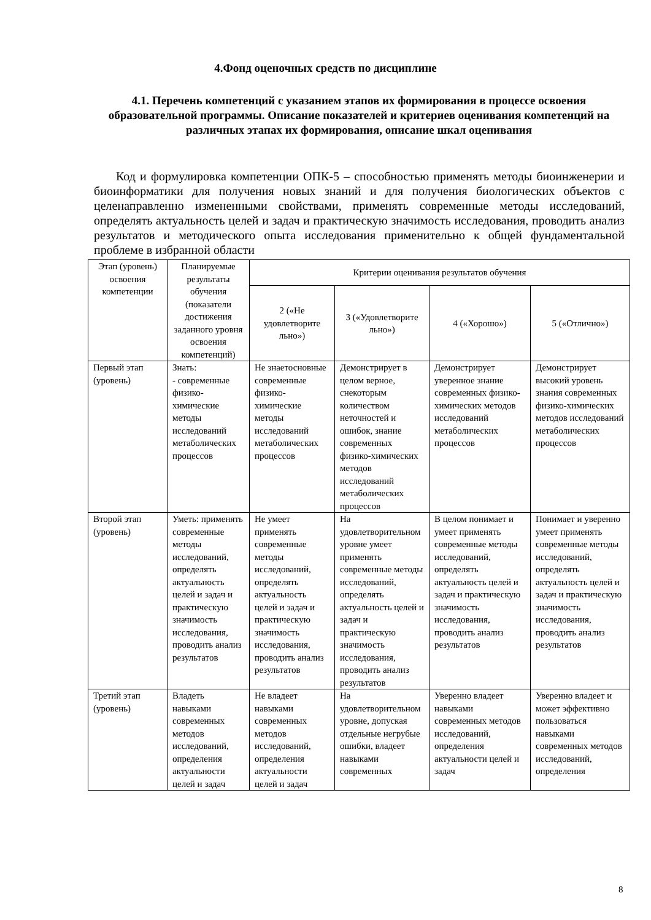4.Фонд оценочных средств по дисциплине
4.1. Перечень компетенций с указанием этапов их формирования в процессе освоения образовательной программы. Описание показателей и критериев оценивания компетенций на различных этапах их формирования, описание шкал оценивания
Код и формулировка компетенции ОПК-5 – способностью применять методы биоинженерии и биоинформатики для получения новых знаний и для получения биологических объектов с целенаправленно измененными свойствами, применять современные методы исследований, определять актуальность целей и задач и практическую значимость исследования, проводить анализ результатов и методического опыта исследования применительно к общей фундаментальной проблеме в избранной области
| Этап (уровень) освоения компетенции | Планируемые результаты обучения (показатели достижения заданного уровня освоения компетенций) | Критерии оценивания результатов обучения | | | |
| --- | --- | --- | --- | --- | --- |
| | | 2 («Не удовлетворите льно») | 3 («Удовлетворите льно») | 4 («Хорошо») | 5 («Отлично») |
| Первый этап (уровень) | Знать: - современные физико-химические методы исследований метаболических процессов | Не знаетосновные современные физико-химические методы исследований метаболических процессов | Демонстрирует в целом верное, снекоторым количеством неточностей и ошибок, знание современных физико-химических методов исследований метаболических процессов | Демонстрирует уверенное знание современных физико-химических методов исследований метаболических процессов | Демонстрирует высокий уровень знания современных физико-химических методов исследований метаболических процессов |
| Второй этап (уровень) | Уметь: применять современные методы исследований, определять актуальность целей и задач и практическую значимость исследования, проводить анализ результатов | Не умеет применять современные методы исследований, определять актуальность целей и задач и практическую значимость исследования, проводить анализ результатов | На удовлетворительном уровне умеет применять современные методы исследований, определять актуальность целей и задач и практическую значимость исследования, проводить анализ результатов | В целом понимает и умеет применять современные методы исследований, определять актуальность целей и задач и практическую значимость исследования, проводить анализ результатов | Понимает и уверенно умеет применять современные методы исследований, определять актуальность целей и задач и практическую значимость исследования, проводить анализ результатов |
| Третий этап (уровень) | Владеть навыками современных методов исследований, определения актуальности целей и задач | Не владеет навыками современных методов исследований, определения актуальности целей и задач | На удовлетворительном уровне, допуская отдельные негрубые ошибки, владеет навыками современных | Уверенно владеет навыками современных методов исследований, определения актуальности целей и задач | Уверенно владеет и может эффективно пользоваться навыками современных методов исследований, определения |
8